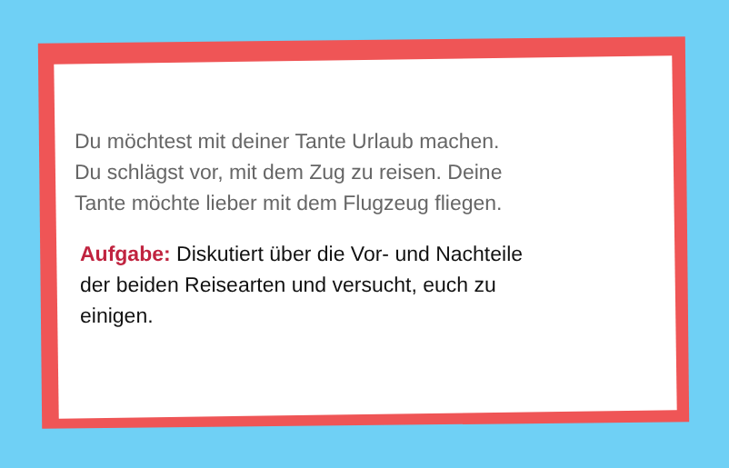Du möchtest mit deiner Tante Urlaub machen.
Du schlägst vor, mit dem Zug zu reisen. Deine
Tante möchte lieber mit dem Flugzeug fliegen.
Aufgabe: Diskutiert über die Vor- und Nachteile
der beiden Reisearten und versucht, euch zu
einigen.